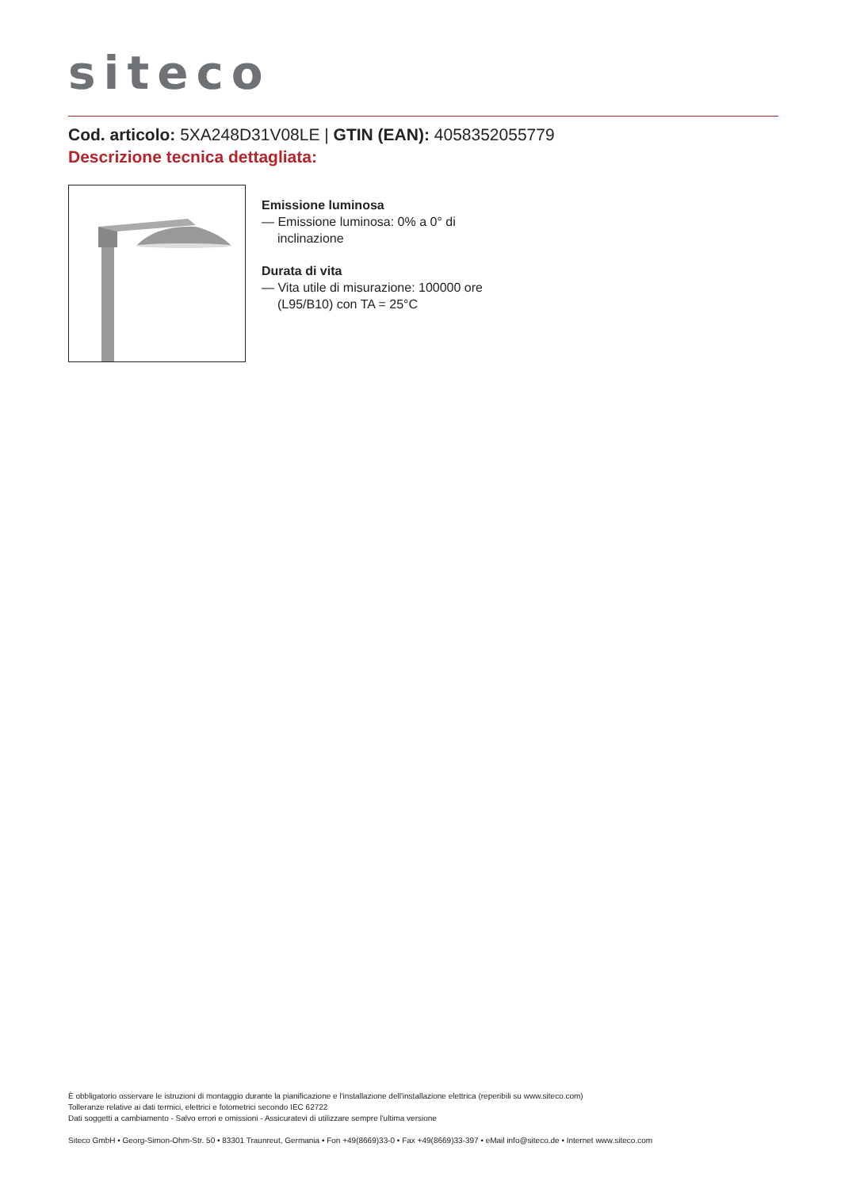siteco
Cod. articolo: 5XA248D31V08LE | GTIN (EAN): 4058352055779
Descrizione tecnica dettagliata:
Emissione luminosa
— Emissione luminosa: 0% a 0° di inclinazione
Durata di vita
— Vita utile di misurazione: 100000 ore (L95/B10) con TA = 25°C
È obbligatorio osservare le istruzioni di montaggio durante la pianificazione e l'installazione dell'installazione elettrica (reperibili su www.siteco.com)
Tolleranze relative ai dati termici, elettrici e fotometrici secondo IEC 62722
Dati soggetti a cambiamento - Salvo errori e omissioni - Assicuratevi di utilizzare sempre l'ultima versione
Siteco GmbH • Georg-Simon-Ohm-Str. 50 • 83301 Traunreut, Germania • Fon +49(8669)33-0 • Fax +49(8669)33-397 • eMail info@siteco.de • Internet www.siteco.com